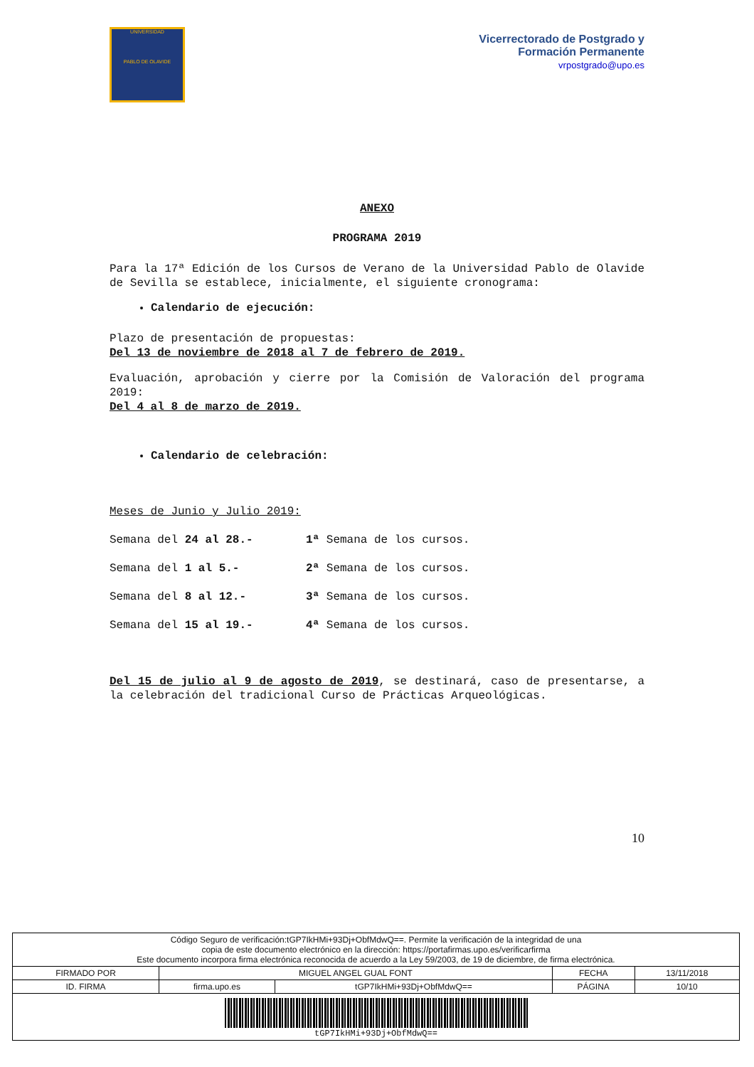UNIVERSIDAD
PABLO DE OLAVIDE
Vicerrectorado de Postgrado y
Formación Permanente
vrpostgrado@upo.es
ANEXO
PROGRAMA 2019
Para la 17ª Edición de los Cursos de Verano de la Universidad Pablo de Olavide de Sevilla se establece, inicialmente, el siguiente cronograma:
Calendario de ejecución:
Plazo de presentación de propuestas:
Del 13 de noviembre de 2018 al 7 de febrero de 2019.
Evaluación, aprobación y cierre por la Comisión de Valoración del programa 2019:
Del 4 al 8 de marzo de 2019.
Calendario de celebración:
Meses de Junio y Julio 2019:
Semana del 24 al 28.- 1ª Semana de los cursos.
Semana del 1 al 5.- 2ª Semana de los cursos.
Semana del 8 al 12.- 3ª Semana de los cursos.
Semana del 15 al 19.- 4ª Semana de los cursos.
Del 15 de julio al 9 de agosto de 2019, se destinará, caso de presentarse, a la celebración del tradicional Curso de Prácticas Arqueológicas.
10
| Código Seguro de verificación:tGP7IkHMi+93Dj+ObfMdwQ==. Permite la verificación de la integridad de una copia de este documento electrónico en la dirección: https://portafirmas.upo.es/verificarfirma Este documento incorpora firma electrónica reconocida de acuerdo a la Ley 59/2003, de 19 de diciembre, de firma electrónica. | | | | |
| FIRMADO POR | MIGUEL ANGEL GUAL FONT | | FECHA | 13/11/2018 |
| ID. FIRMA | firma.upo.es | tGP7IkHMi+93Dj+ObfMdwQ== | PÁGINA | 10/10 |
| tGP7IkHMi+93Dj+ObfMdwQ== | | | | |